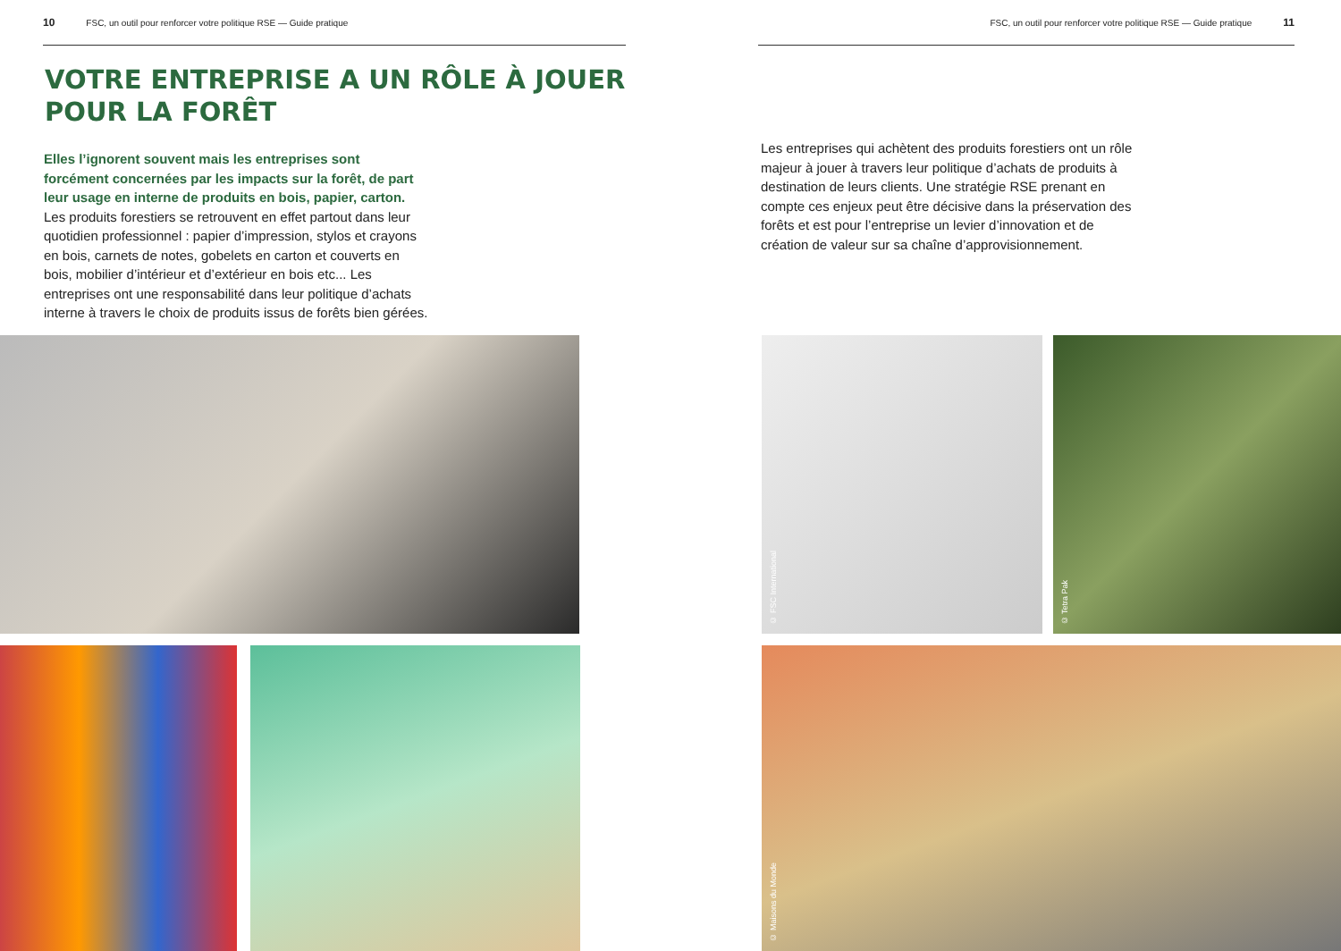10 FSC, un outil pour renforcer votre politique RSE — Guide pratique
VOTRE ENTREPRISE A UN RÔLE À JOUER POUR LA FORÊT
Elles l’ignorent souvent mais les entreprises sont forcément concernées par les impacts sur la forêt, de part leur usage en interne de produits en bois, papier, carton. Les produits forestiers se retrouvent en effet partout dans leur quotidien professionnel : papier d’impression, stylos et crayons en bois, carnets de notes, gobelets en carton et couverts en bois, mobilier d’intérieur et d’extérieur en bois etc... Les entreprises ont une responsabilité dans leur politique d’achats interne à travers le choix de produits issus de forêts bien gérées.
FSC, un outil pour renforcer votre politique RSE — Guide pratique 11
Les entreprises qui achètent des produits forestiers ont un rôle majeur à jouer à travers leur politique d’achats de produits à destination de leurs clients. Une stratégie RSE prenant en compte ces enjeux peut être décisive dans la préservation des forêts et est pour l’entreprise un levier d’innovation et de création de valeur sur sa chaîne d’approvisionnement.
© FSC International © Tetra Pak
© Maisons du Monde